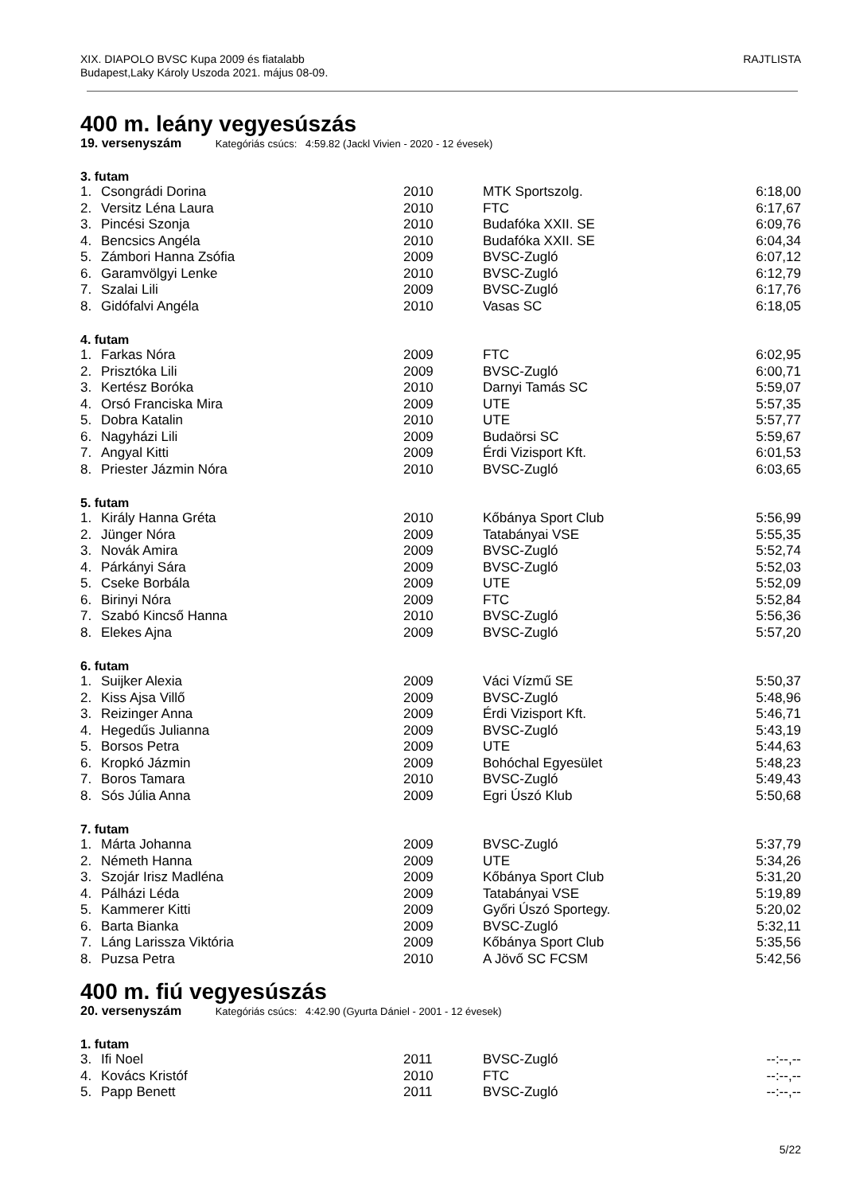XIX. DIAPOLO BVSC Kupa 2009 és fiatalabb
Budapest,Laky Károly Uszoda 2021. május 08-09.
RAJTLISTA
400 m. leány vegyesúszás
19. versenyszám Kategóriás csúcs: 4:59.82 (Jackl Vivien - 2020 - 12 évesek)
3. futam
| 1. | Csongrádi Dorina | 2010 | MTK Sportszolg. | 6:18,00 |
| 2. | Versitz Léna Laura | 2010 | FTC | 6:17,67 |
| 3. | Pincési Szonja | 2010 | Budafóka XXII. SE | 6:09,76 |
| 4. | Bencsics Angéla | 2010 | Budafóka XXII. SE | 6:04,34 |
| 5. | Zámbori Hanna Zsófia | 2009 | BVSC-Zugló | 6:07,12 |
| 6. | Garamvölgyi Lenke | 2010 | BVSC-Zugló | 6:12,79 |
| 7. | Szalai Lili | 2009 | BVSC-Zugló | 6:17,76 |
| 8. | Gidófalvi Angéla | 2010 | Vasas SC | 6:18,05 |
4. futam
| 1. | Farkas Nóra | 2009 | FTC | 6:02,95 |
| 2. | Prisztóka Lili | 2009 | BVSC-Zugló | 6:00,71 |
| 3. | Kertész Boróka | 2010 | Darnyi Tamás SC | 5:59,07 |
| 4. | Orsó Franciska Mira | 2009 | UTE | 5:57,35 |
| 5. | Dobra Katalin | 2010 | UTE | 5:57,77 |
| 6. | Nagyházi Lili | 2009 | Budaörsi SC | 5:59,67 |
| 7. | Angyal Kitti | 2009 | Érdi Vizisport Kft. | 6:01,53 |
| 8. | Priester Jázmin Nóra | 2010 | BVSC-Zugló | 6:03,65 |
5. futam
| 1. | Király Hanna Gréta | 2010 | Kőbánya Sport Club | 5:56,99 |
| 2. | Jünger Nóra | 2009 | Tatabányai VSE | 5:55,35 |
| 3. | Novák Amira | 2009 | BVSC-Zugló | 5:52,74 |
| 4. | Párkányi Sára | 2009 | BVSC-Zugló | 5:52,03 |
| 5. | Cseke Borbála | 2009 | UTE | 5:52,09 |
| 6. | Birinyi Nóra | 2009 | FTC | 5:52,84 |
| 7. | Szabó Kincső Hanna | 2010 | BVSC-Zugló | 5:56,36 |
| 8. | Elekes Ajna | 2009 | BVSC-Zugló | 5:57,20 |
6. futam
| 1. | Suijker Alexia | 2009 | Váci Vízmű SE | 5:50,37 |
| 2. | Kiss Ajsa Villő | 2009 | BVSC-Zugló | 5:48,96 |
| 3. | Reizinger Anna | 2009 | Érdi Vizisport Kft. | 5:46,71 |
| 4. | Hegedűs Julianna | 2009 | BVSC-Zugló | 5:43,19 |
| 5. | Borsos Petra | 2009 | UTE | 5:44,63 |
| 6. | Kropkó Jázmin | 2009 | Bohóchal Egyesület | 5:48,23 |
| 7. | Boros Tamara | 2010 | BVSC-Zugló | 5:49,43 |
| 8. | Sós Júlia Anna | 2009 | Egri Úszó Klub | 5:50,68 |
7. futam
| 1. | Márta Johanna | 2009 | BVSC-Zugló | 5:37,79 |
| 2. | Németh Hanna | 2009 | UTE | 5:34,26 |
| 3. | Szojár Irisz Madléna | 2009 | Kőbánya Sport Club | 5:31,20 |
| 4. | Pálházi Léda | 2009 | Tatabányai VSE | 5:19,89 |
| 5. | Kammerer Kitti | 2009 | Győri Úszó Sportegy. | 5:20,02 |
| 6. | Barta Bianka | 2009 | BVSC-Zugló | 5:32,11 |
| 7. | Láng Larissza Viktória | 2009 | Kőbánya Sport Club | 5:35,56 |
| 8. | Puzsa Petra | 2010 | A Jövő SC FCSM | 5:42,56 |
400 m. fiú vegyesúszás
20. versenyszám Kategóriás csúcs: 4:42.90 (Gyurta Dániel - 2001 - 12 évesek)
1. futam
| 3. | Ifi Noel | 2011 | BVSC-Zugló | --:--,-- |
| 4. | Kovács Kristóf | 2010 | FTC | --:--,-- |
| 5. | Papp Benett | 2011 | BVSC-Zugló | --:--,-- |
5/22